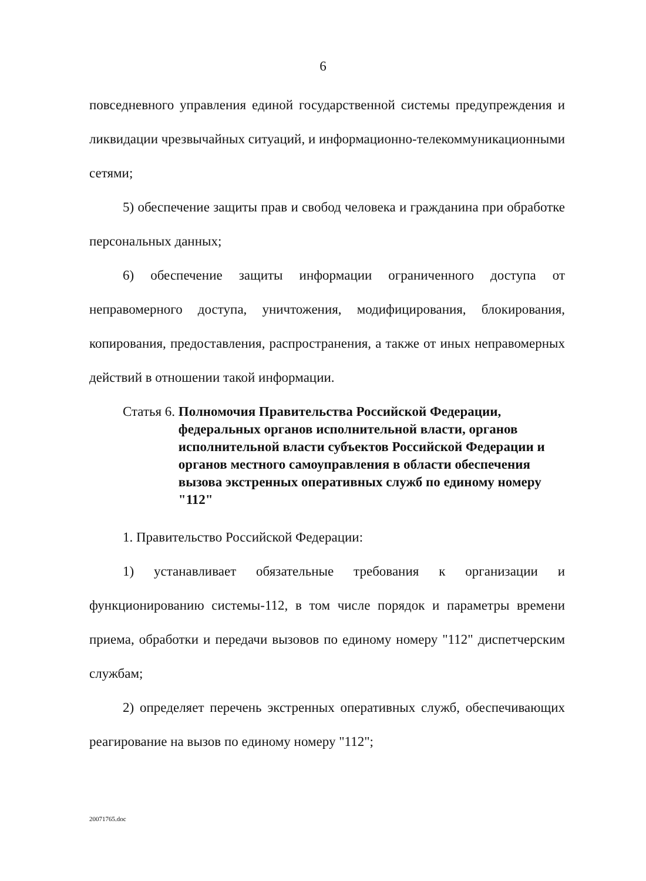6
повседневного управления единой государственной системы предупреждения и ликвидации чрезвычайных ситуаций, и информационно-телекоммуникационными сетями;
5) обеспечение защиты прав и свобод человека и гражданина при обработке персональных данных;
6) обеспечение защиты информации ограниченного доступа от неправомерного доступа, уничтожения, модифицирования, блокирования, копирования, предоставления, распространения, а также от иных неправомерных действий в отношении такой информации.
Статья 6. Полномочия Правительства Российской Федерации, федеральных органов исполнительной власти, органов исполнительной власти субъектов Российской Федерации и органов местного самоуправления в области обеспечения вызова экстренных оперативных служб по единому номеру "112"
1. Правительство Российской Федерации:
1) устанавливает обязательные требования к организации и функционированию системы-112, в том числе порядок и параметры времени приема, обработки и передачи вызовов по единому номеру "112" диспетчерским службам;
2) определяет перечень экстренных оперативных служб, обеспечивающих реагирование на вызов по единому номеру "112";
20071765.doc